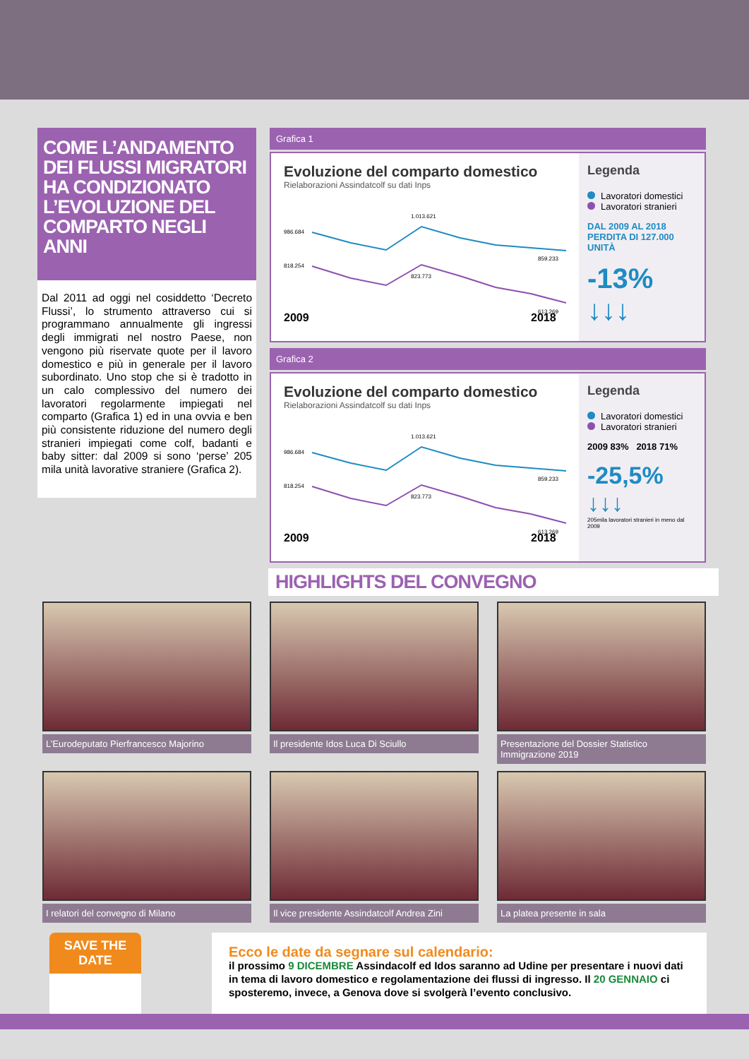COME L’ANDAMENTO DEI FLUSSI MIGRATORI HA CONDIZIONATO L’EVOLUZIONE DEL COMPARTO NEGLI ANNI
Dal 2011 ad oggi nel cosiddetto ‘Decreto Flussi’, lo strumento attraverso cui si programmano annualmente gli ingressi degli immigrati nel nostro Paese, non vengono più riservate quote per il lavoro domestico e più in generale per il lavoro subordinato. Uno stop che si è tradotto in un calo complessivo del numero dei lavoratori regolarmente impiegati nel comparto (Grafica 1) ed in una ovvia e ben più consistente riduzione del numero degli stranieri impiegati come colf, badanti e baby sitter: dal 2009 si sono ‘perse’ 205 mila unità lavorative straniere (Grafica 2).
Grafica 1
Evoluzione del comparto domestico
Rielaborazioni Assindatcolf su dati Inps
986.684
818.254
1.013.621
823.773
859.233
613.269
2009
2018
Legenda
Lavoratori domestici
Lavoratori stranieri
DAL 2009 AL 2018 PERDITA DI 127.000 UNITÀ
-13% ↓↓↓
Grafica 2
Evoluzione del comparto domestico
Rielaborazioni Assindatcolf su dati Inps
986.684
818.254
1.013.621
823.773
859.233
613.269
2009
2018
Legenda
Lavoratori domestici
Lavoratori stranieri
2009 83% 2018 71%
-25,5% ↓↓↓
205mila lavoratori stranieri in meno dal 2009
HIGHLIGHTS DEL CONVEGNO
L’Eurodeputato Pierfrancesco Majorino
Il presidente Idos Luca Di Sciullo
Presentazione del Dossier Statistico Immigrazione 2019
I relatori del convegno di Milano
Il vice presidente Assindatcolf Andrea Zini
La platea presente in sala
SAVE THE DATE
Ecco le date da segnare sul calendario:
il prossimo 9 DICEMBRE Assindacolf ed Idos saranno ad Udine per presentare i nuovi dati in tema di lavoro domestico e regolamentazione dei flussi di ingresso. Il 20 GENNAIO ci sposteremo, invece, a Genova dove si svolgerà l’evento conclusivo.